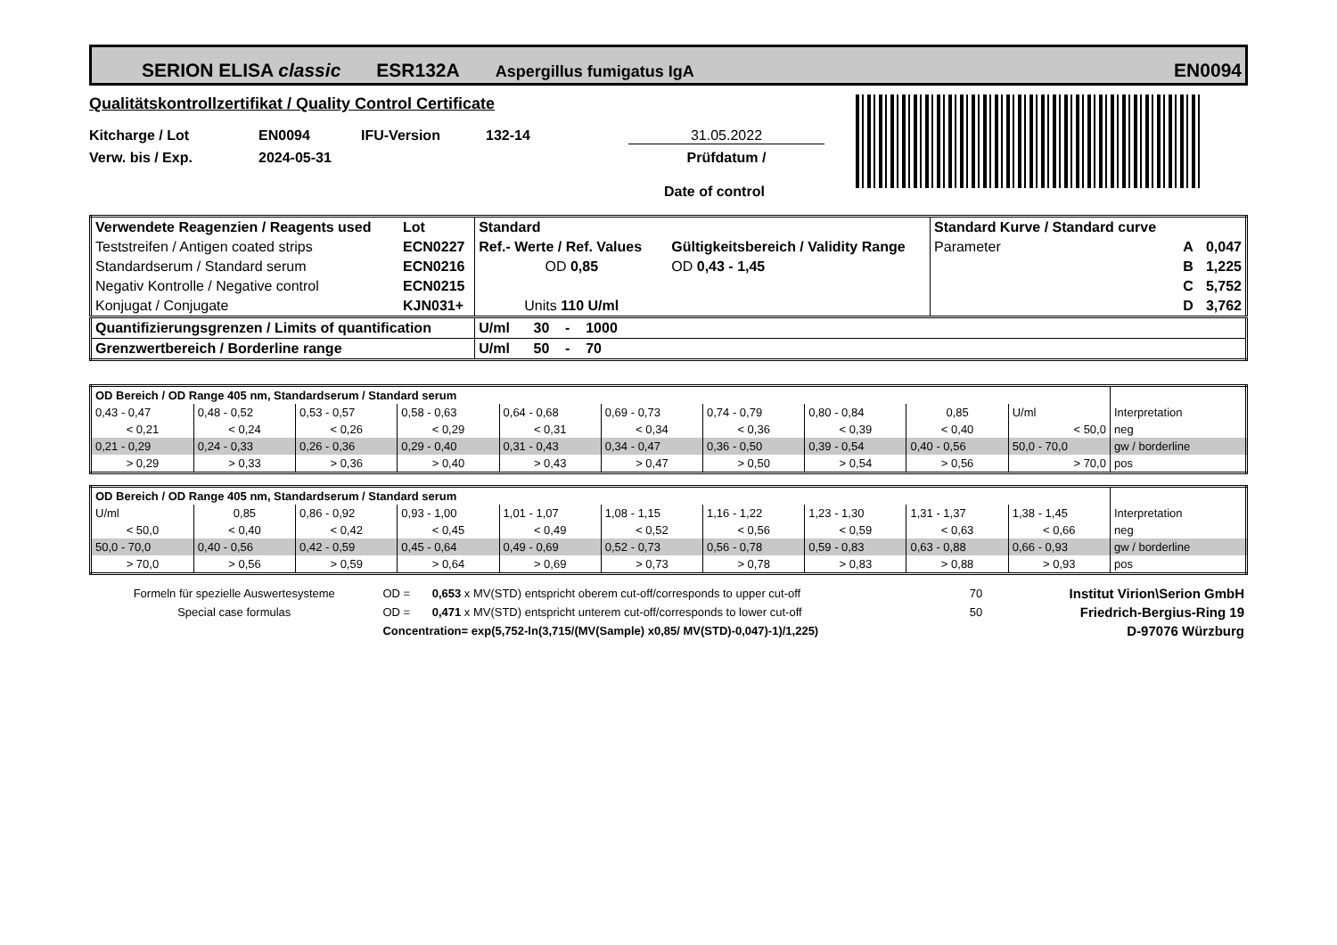SERION ELISA classic ESR132A Aspergillus fumigatus IgA EN0094
Qualitätskontrollzertifikat / Quality Control Certificate
Kitcharge / Lot EN0094 IFU-Version 132-14 31.05.2022
Verw. bis / Exp. 2024-05-31 Prüfdatum /
Date of control
| Verwendete Reagenzien / Reagents used | Lot | Standard | | | Standard Kurve / Standard curve | | |
| Teststreifen / Antigen coated strips | ECN0227 | Ref.- Werte / Ref. Values | | Gültigkeitsbereich / Validity Range | Parameter | A | 0,047 |
| Standardserum / Standard serum | ECN0216 | OD 0,85 | | OD 0,43 - 1,45 | | B | 1,225 |
| Negativ Kontrolle / Negative control | ECN0215 | | | | | C | 5,752 |
| Konjugat / Conjugate | KJN031+ | Units 110 U/ml | | | | D | 3,762 |
| Quantifizierungsgrenzen / Limits of quantification | | U/ml 30 - 1000 | | | | | |
| Grenzwertbereich / Borderline range | | U/ml 50 - 70 | | | | | |
| OD Bereich / OD Range 405 nm, Standardserum / Standard serum | | | | | | | | | | |
| 0,43 - 0,47 | 0,48 - 0,52 | 0,53 - 0,57 | 0,58 - 0,63 | 0,64 - 0,68 | 0,69 - 0,73 | 0,74 - 0,79 | 0,80 - 0,84 | 0,85 | U/ml | Interpretation |
| < 0,21 | < 0,24 | < 0,26 | < 0,29 | < 0,31 | < 0,34 | < 0,36 | < 0,39 | < 0,40 | < 50,0 | neg |
| 0,21 - 0,29 | 0,24 - 0,33 | 0,26 - 0,36 | 0,29 - 0,40 | 0,31 - 0,43 | 0,34 - 0,47 | 0,36 - 0,50 | 0,39 - 0,54 | 0,40 - 0,56 | 50,0 - 70,0 | gw / borderline |
| > 0,29 | > 0,33 | > 0,36 | > 0,40 | > 0,43 | > 0,47 | > 0,50 | > 0,54 | > 0,56 | > 70,0 | pos |
| OD Bereich / OD Range 405 nm, Standardserum / Standard serum | | | | | | | | | | |
| U/ml | 0,85 | 0,86 - 0,92 | 0,93 - 1,00 | 1,01 - 1,07 | 1,08 - 1,15 | 1,16 - 1,22 | 1,23 - 1,30 | 1,31 - 1,37 | 1,38 - 1,45 | Interpretation |
| < 50,0 | < 0,40 | < 0,42 | < 0,45 | < 0,49 | < 0,52 | < 0,56 | < 0,59 | < 0,63 | < 0,66 | neg |
| 50,0 - 70,0 | 0,40 - 0,56 | 0,42 - 0,59 | 0,45 - 0,64 | 0,49 - 0,69 | 0,52 - 0,73 | 0,56 - 0,78 | 0,59 - 0,83 | 0,63 - 0,88 | 0,66 - 0,93 | gw / borderline |
| > 70,0 | > 0,56 | > 0,59 | > 0,64 | > 0,69 | > 0,73 | > 0,78 | > 0,83 | > 0,88 | > 0,93 | pos |
| Formeln für spezielle Auswertesysteme | OD = | 0,653 x MV(STD) entspricht oberem cut-off/corresponds to upper cut-off | 70 | Institut Virion\Serion GmbH |
| Special case formulas | OD = | 0,471 x MV(STD) entspricht unterem cut-off/corresponds to lower cut-off | 50 | Friedrich-Bergius-Ring 19 |
| | Concentration= exp(5,752-ln(3,715/(MV(Sample) x0,85/ MV(STD)-0,047)-1)/1,225) | | | D-97076 Würzburg |